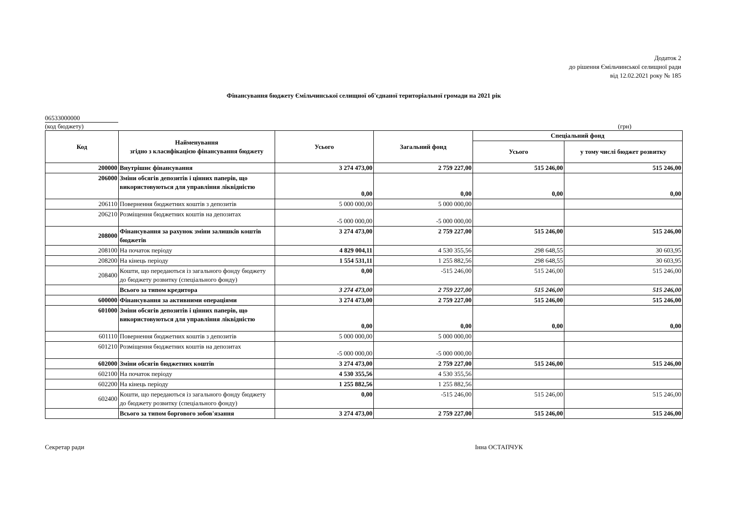Додаток 2
до рішення Ємільчинської селищної ради
від 12.02.2021 року № 185
Фінансування бюджету Ємільчинської селищної об'єднаної територіальної громади на 2021 рік
06533000000
(код бюджету) (грн)
| Код | Найменування згідно з класифікацією фінансування бюджету | Усього | Загальний фонд | Спеціальний фонд | |
| --- | --- | --- | --- | --- | --- |
| | | | | Усього | у тому числі бюджет розвитку |
| 200000 | Внутрішнє фінансування | 3 274 473,00 | 2 759 227,00 | 515 246,00 | 515 246,00 |
| 206000 | Зміни обсягів депозитів і цінних паперів, що використовуються для управління ліквідністю | 0,00 | 0,00 | 0,00 | 0,00 |
| 206110 | Повернення бюджетних коштів з депозитів | 5 000 000,00 | 5 000 000,00 | | |
| 206210 | Розміщення бюджетних коштів на депозитах | -5 000 000,00 | -5 000 000,00 | | |
| 208000 | Фінансування за рахунок зміни залишків коштів бюджетів | 3 274 473,00 | 2 759 227,00 | 515 246,00 | 515 246,00 |
| 208100 | На початок періоду | 4 829 004,11 | 4 530 355,56 | 298 648,55 | 30 603,95 |
| 208200 | На кінець періоду | 1 554 531,11 | 1 255 882,56 | 298 648,55 | 30 603,95 |
| 208400 | Кошти, що передаються із загального фонду бюджету до бюджету розвитку (спеціального фонду) | 0,00 | -515 246,00 | 515 246,00 | 515 246,00 |
| | Всього за типом кредитора | 3 274 473,00 | 2 759 227,00 | 515 246,00 | 515 246,00 |
| 600000 | Фінансування за активними операціями | 3 274 473,00 | 2 759 227,00 | 515 246,00 | 515 246,00 |
| 601000 | Зміни обсягів депозитів і цінних паперів, що використовуються для управління ліквідністю | 0,00 | 0,00 | 0,00 | 0,00 |
| 601110 | Повернення бюджетних коштів з депозитів | 5 000 000,00 | 5 000 000,00 | | |
| 601210 | Розміщення бюджетних коштів на депозитах | -5 000 000,00 | -5 000 000,00 | | |
| 602000 | Зміни обсягів бюджетних коштів | 3 274 473,00 | 2 759 227,00 | 515 246,00 | 515 246,00 |
| 602100 | На початок періоду | 4 530 355,56 | 4 530 355,56 | | |
| 602200 | На кінець періоду | 1 255 882,56 | 1 255 882,56 | | |
| 602400 | Кошти, що передаються із загального фонду бюджету до бюджету розвитку (спеціального фонду) | 0,00 | -515 246,00 | 515 246,00 | 515 246,00 |
| | Всього за типом боргового зобов'язання | 3 274 473,00 | 2 759 227,00 | 515 246,00 | 515 246,00 |
Секретар ради Інна ОСТАПЧУК